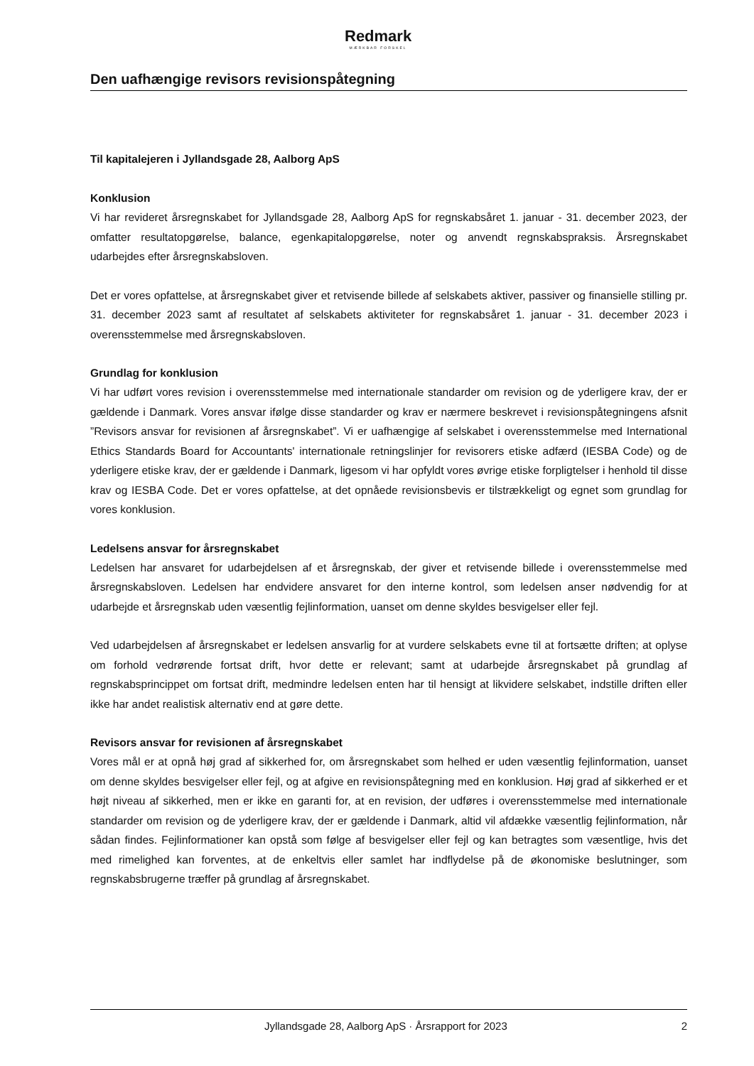Redmark
MÆRKBAR FORSKEL
Den uafhængige revisors revisionspåtegning
Til kapitalejeren i Jyllandsgade 28, Aalborg ApS
Konklusion
Vi har revideret årsregnskabet for Jyllandsgade 28, Aalborg ApS for regnskabsåret 1. januar - 31. december 2023, der omfatter resultatopgørelse, balance, egenkapitalopgørelse, noter og anvendt regnskabspraksis. Årsregnskabet udarbejdes efter årsregnskabsloven.
Det er vores opfattelse, at årsregnskabet giver et retvisende billede af selskabets aktiver, passiver og finansielle stilling pr. 31. december 2023 samt af resultatet af selskabets aktiviteter for regnskabsåret 1. januar - 31. december 2023 i overensstemmelse med årsregnskabsloven.
Grundlag for konklusion
Vi har udført vores revision i overensstemmelse med internationale standarder om revision og de yderligere krav, der er gældende i Danmark. Vores ansvar ifølge disse standarder og krav er nærmere beskrevet i revisionspåtegningens afsnit ”Revisors ansvar for revisionen af årsregnskabet”. Vi er uafhængige af selskabet i overensstemmelse med International Ethics Standards Board for Accountants' internationale retningslinjer for revisorers etiske adfærd (IESBA Code) og de yderligere etiske krav, der er gældende i Danmark, ligesom vi har opfyldt vores øvrige etiske forpligtelser i henhold til disse krav og IESBA Code. Det er vores opfattelse, at det opnåede revisionsbevis er tilstrækkeligt og egnet som grundlag for vores konklusion.
Ledelsens ansvar for årsregnskabet
Ledelsen har ansvaret for udarbejdelsen af et årsregnskab, der giver et retvisende billede i overensstemmelse med årsregnskabsloven. Ledelsen har endvidere ansvaret for den interne kontrol, som ledelsen anser nødvendig for at udarbejde et årsregnskab uden væsentlig fejlinformation, uanset om denne skyldes besvigelser eller fejl.
Ved udarbejdelsen af årsregnskabet er ledelsen ansvarlig for at vurdere selskabets evne til at fortsætte driften; at oplyse om forhold vedrørende fortsat drift, hvor dette er relevant; samt at udarbejde årsregnskabet på grundlag af regnskabsprincippet om fortsat drift, medmindre ledelsen enten har til hensigt at likvidere selskabet, indstille driften eller ikke har andet realistisk alternativ end at gøre dette.
Revisors ansvar for revisionen af årsregnskabet
Vores mål er at opnå høj grad af sikkerhed for, om årsregnskabet som helhed er uden væsentlig fejlinformation, uanset om denne skyldes besvigelser eller fejl, og at afgive en revisionspåtegning med en konklusion. Høj grad af sikkerhed er et højt niveau af sikkerhed, men er ikke en garanti for, at en revision, der udføres i overensstemmelse med internationale standarder om revision og de yderligere krav, der er gældende i Danmark, altid vil afdække væsentlig fejlinformation, når sådan findes. Fejlinformationer kan opstå som følge af besvigelser eller fejl og kan betragtes som væsentlige, hvis det med rimelighed kan forventes, at de enkeltvis eller samlet har indflydelse på de økonomiske beslutninger, som regnskabsbrugerne træffer på grundlag af årsregnskabet.
Jyllandsgade 28, Aalborg ApS · Årsrapport for 2023 2